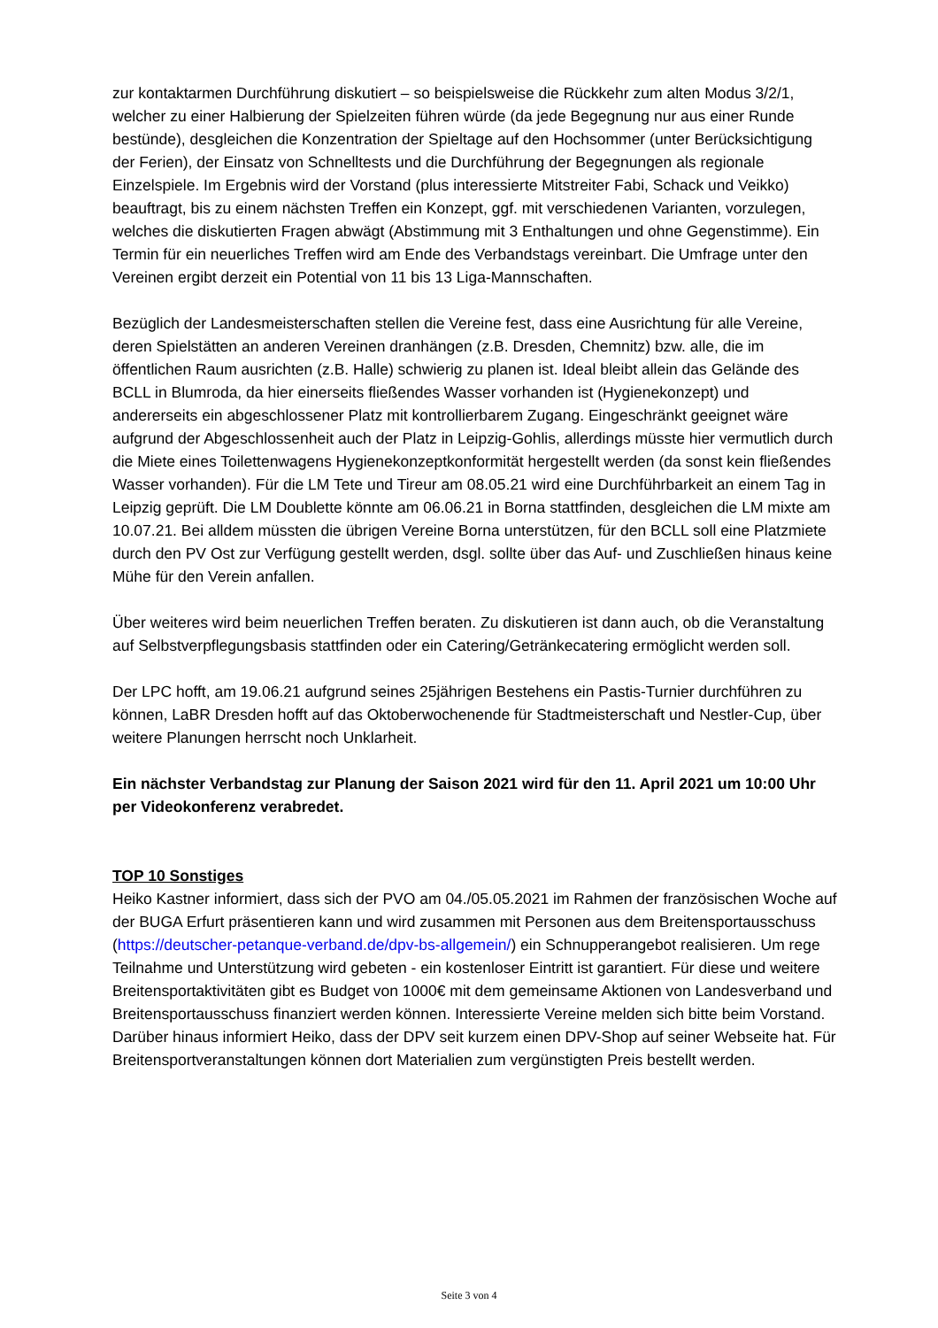zur kontaktarmen Durchführung diskutiert – so beispielsweise die Rückkehr zum alten Modus 3/2/1, welcher zu einer Halbierung der Spielzeiten führen würde (da jede Begegnung nur aus einer Runde bestünde), desgleichen die Konzentration der Spieltage auf den Hochsommer (unter Berücksichtigung der Ferien), der Einsatz von Schnelltests und die Durchführung der Begegnungen als regionale Einzelspiele. Im Ergebnis wird der Vorstand (plus interessierte Mitstreiter Fabi, Schack und Veikko) beauftragt, bis zu einem nächsten Treffen ein Konzept, ggf. mit verschiedenen Varianten, vorzulegen, welches die diskutierten Fragen abwägt (Abstimmung mit 3 Enthaltungen und ohne Gegenstimme). Ein Termin für ein neuerliches Treffen wird am Ende des Verbandstags vereinbart. Die Umfrage unter den Vereinen ergibt derzeit ein Potential von 11 bis 13 Liga-Mannschaften.
Bezüglich der Landesmeisterschaften stellen die Vereine fest, dass eine Ausrichtung für alle Vereine, deren Spielstätten an anderen Vereinen dranhängen (z.B. Dresden, Chemnitz) bzw. alle, die im öffentlichen Raum ausrichten (z.B. Halle) schwierig zu planen ist. Ideal bleibt allein das Gelände des BCLL in Blumroda, da hier einerseits fließendes Wasser vorhanden ist (Hygienekonzept) und andererseits ein abgeschlossener Platz mit kontrollierbarem Zugang. Eingeschränkt geeignet wäre aufgrund der Abgeschlossenheit auch der Platz in Leipzig-Gohlis, allerdings müsste hier vermutlich durch die Miete eines Toilettenwagens Hygienekonzeptkonformität hergestellt werden (da sonst kein fließendes Wasser vorhanden). Für die LM Tete und Tireur am 08.05.21 wird eine Durchführbarkeit an einem Tag in Leipzig geprüft. Die LM Doublette könnte am 06.06.21 in Borna stattfinden, desgleichen die LM mixte am 10.07.21. Bei alldem müssten die übrigen Vereine Borna unterstützen, für den BCLL soll eine Platzmiete durch den PV Ost zur Verfügung gestellt werden, dsgl. sollte über das Auf- und Zuschließen hinaus keine Mühe für den Verein anfallen.
Über weiteres wird beim neuerlichen Treffen beraten. Zu diskutieren ist dann auch, ob die Veranstaltung auf Selbstverpflegungsbasis stattfinden oder ein Catering/Getränkecatering ermöglicht werden soll.
Der LPC hofft, am 19.06.21 aufgrund seines 25jährigen Bestehens ein Pastis-Turnier durchführen zu können, LaBR Dresden hofft auf das Oktoberwochenende für Stadtmeisterschaft und Nestler-Cup, über weitere Planungen herrscht noch Unklarheit.
Ein nächster Verbandstag zur Planung der Saison 2021 wird für den 11. April 2021 um 10:00 Uhr per Videokonferenz verabredet.
TOP 10 Sonstiges
Heiko Kastner informiert, dass sich der PVO am 04./05.05.2021 im Rahmen der französischen Woche auf der BUGA Erfurt präsentieren kann und wird zusammen mit Personen aus dem Breitensportausschuss (https://deutscher-petanque-verband.de/dpv-bs-allgemein/) ein Schnupperangebot realisieren. Um rege Teilnahme und Unterstützung wird gebeten - ein kostenloser Eintritt ist garantiert. Für diese und weitere Breitensportaktivitäten gibt es Budget von 1000€ mit dem gemeinsame Aktionen von Landesverband und Breitensportausschuss finanziert werden können. Interessierte Vereine melden sich bitte beim Vorstand. Darüber hinaus informiert Heiko, dass der DPV seit kurzem einen DPV-Shop auf seiner Webseite hat. Für Breitensportveranstaltungen können dort Materialien zum vergünstigten Preis bestellt werden.
Seite 3 von 4